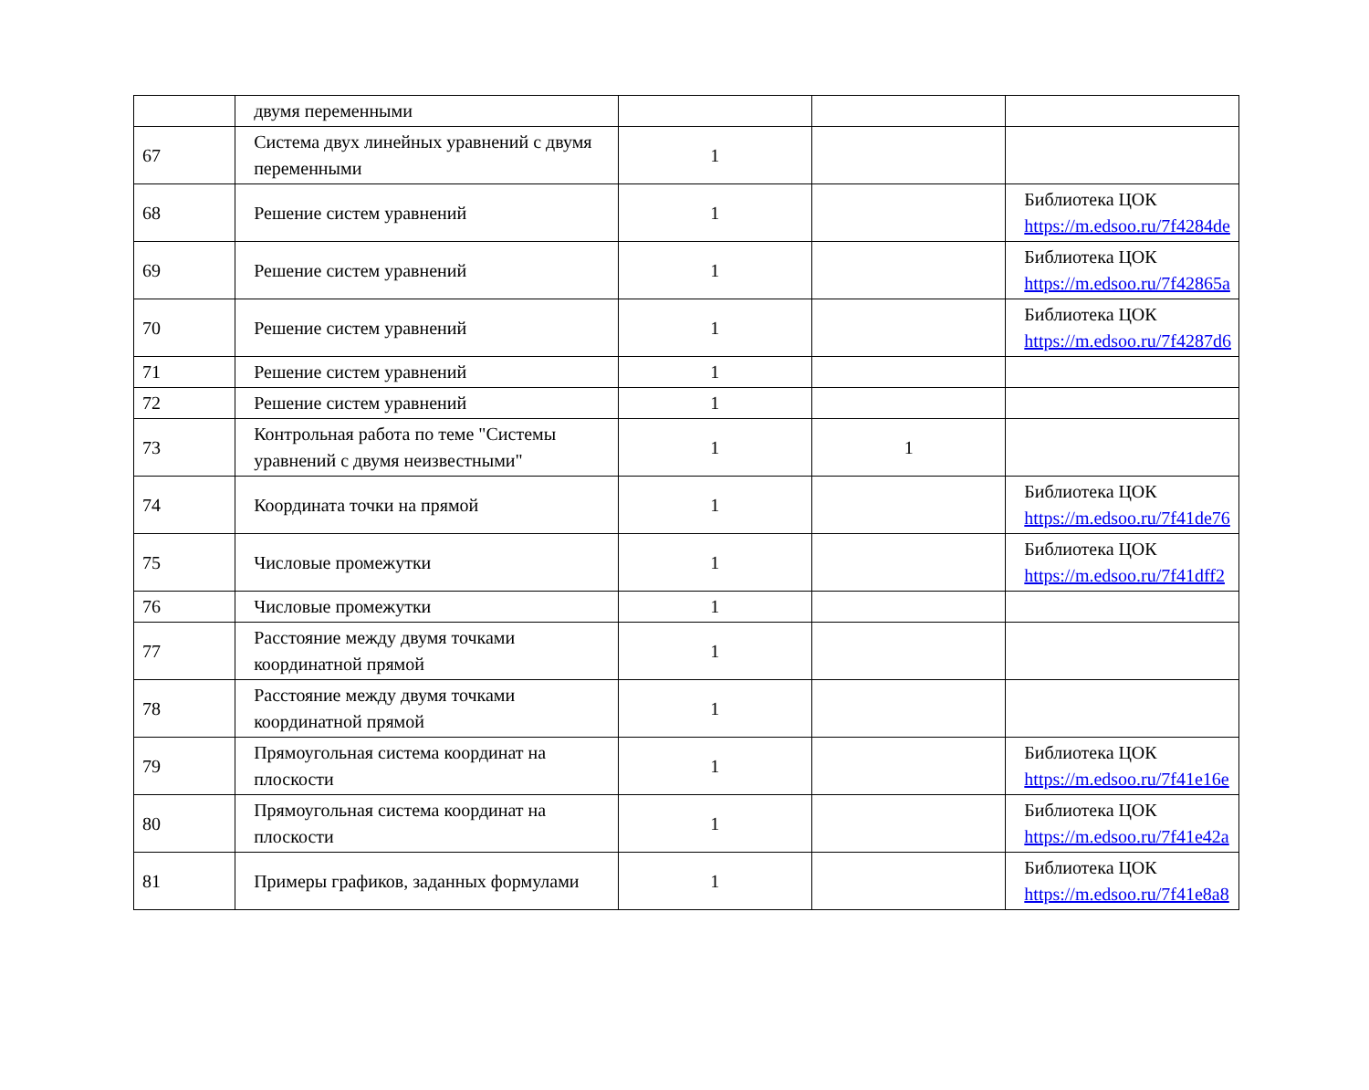| | двумя переменными | | | |
| 67 | Система двух линейных уравнений с двумя переменными | 1 | | |
| 68 | Решение систем уравнений | 1 | | Библиотека ЦОК https://m.edsoo.ru/7f4284de |
| 69 | Решение систем уравнений | 1 | | Библиотека ЦОК https://m.edsoo.ru/7f42865a |
| 70 | Решение систем уравнений | 1 | | Библиотека ЦОК https://m.edsoo.ru/7f4287d6 |
| 71 | Решение систем уравнений | 1 | | |
| 72 | Решение систем уравнений | 1 | | |
| 73 | Контрольная работа по теме "Системы уравнений с двумя неизвестными" | 1 | 1 | |
| 74 | Координата точки на прямой | 1 | | Библиотека ЦОК https://m.edsoo.ru/7f41de76 |
| 75 | Числовые промежутки | 1 | | Библиотека ЦОК https://m.edsoo.ru/7f41dff2 |
| 76 | Числовые промежутки | 1 | | |
| 77 | Расстояние между двумя точками координатной прямой | 1 | | |
| 78 | Расстояние между двумя точками координатной прямой | 1 | | |
| 79 | Прямоугольная система координат на плоскости | 1 | | Библиотека ЦОК https://m.edsoo.ru/7f41e16e |
| 80 | Прямоугольная система координат на плоскости | 1 | | Библиотека ЦОК https://m.edsoo.ru/7f41e42a |
| 81 | Примеры графиков, заданных формулами | 1 | | Библиотека ЦОК https://m.edsoo.ru/7f41e8a8 |